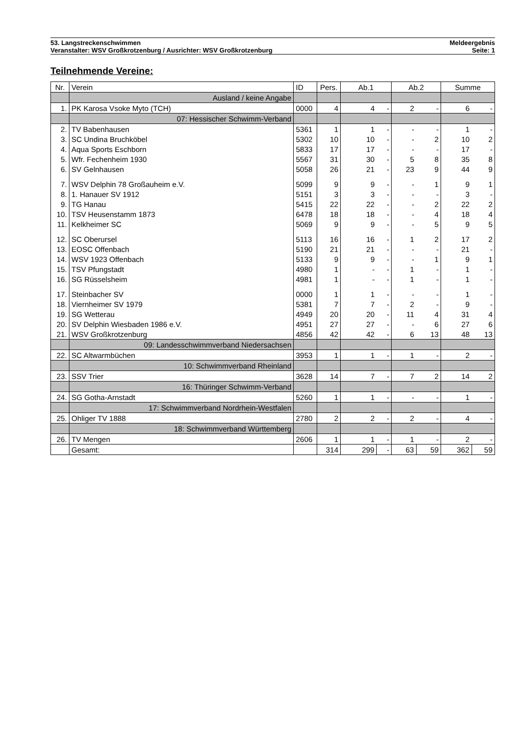53. Langstreckenschwimmen Meldeergebnis
Veranstalter: WSV Großkrotzenburg / Ausrichter: WSV Großkrotzenburg Seite: 1
Teilnehmende Vereine:
| Nr. | Verein | ID | Pers. | Ab.1 | | Ab.2 | | Summe | |
| --- | --- | --- | --- | --- | --- | --- | --- | --- | --- |
| | Ausland / keine Angabe | | | | | | | | |
| 1. | PK Karosa Vsoke Myto (TCH) | 0000 | 4 | 4 | - | 2 | - | 6 | - |
| | 07: Hessischer Schwimm-Verband | | | | | | | | |
| 2. | TV Babenhausen | 5361 | 1 | 1 | - | - | - | 1 | - |
| 3. | SC Undina Bruchköbel | 5302 | 10 | 10 | - | - | 2 | 10 | 2 |
| 4. | Aqua Sports Eschborn | 5833 | 17 | 17 | - | - | - | 17 | - |
| 5. | Wfr. Fechenheim 1930 | 5567 | 31 | 30 | - | 5 | 8 | 35 | 8 |
| 6. | SV Gelnhausen | 5058 | 26 | 21 | - | 23 | 9 | 44 | 9 |
| 7. | WSV Delphin 78 Großauheim e.V. | 5099 | 9 | 9 | - | - | 1 | 9 | 1 |
| 8. | 1. Hanauer SV 1912 | 5151 | 3 | 3 | - | - | - | 3 | - |
| 9. | TG Hanau | 5415 | 22 | 22 | - | - | 2 | 22 | 2 |
| 10. | TSV Heusenstamm 1873 | 6478 | 18 | 18 | - | - | 4 | 18 | 4 |
| 11. | Kelkheimer SC | 5069 | 9 | 9 | - | - | 5 | 9 | 5 |
| 12. | SC Oberursel | 5113 | 16 | 16 | - | 1 | 2 | 17 | 2 |
| 13. | EOSC Offenbach | 5190 | 21 | 21 | - | - | - | 21 | - |
| 14. | WSV 1923 Offenbach | 5133 | 9 | 9 | - | - | 1 | 9 | 1 |
| 15. | TSV Pfungstadt | 4980 | 1 | - | - | 1 | - | 1 | - |
| 16. | SG Rüsselsheim | 4981 | 1 | - | - | 1 | - | 1 | - |
| 17. | Steinbacher SV | 0000 | 1 | 1 | - | - | - | 1 | - |
| 18. | Viernheimer SV 1979 | 5381 | 7 | 7 | - | 2 | - | 9 | - |
| 19. | SG Wetterau | 4949 | 20 | 20 | - | 11 | 4 | 31 | 4 |
| 20. | SV Delphin Wiesbaden 1986 e.V. | 4951 | 27 | 27 | - | - | 6 | 27 | 6 |
| 21. | WSV Großkrotzenburg | 4856 | 42 | 42 | - | 6 | 13 | 48 | 13 |
| | 09: Landesschwimmverband Niedersachsen | | | | | | | | |
| 22. | SC Altwarmbüchen | 3953 | 1 | 1 | - | 1 | - | 2 | - |
| | 10: Schwimmverband Rheinland | | | | | | | | |
| 23. | SSV Trier | 3628 | 14 | 7 | - | 7 | 2 | 14 | 2 |
| | 16: Thüringer Schwimm-Verband | | | | | | | | |
| 24. | SG Gotha-Arnstadt | 5260 | 1 | 1 | - | - | - | 1 | - |
| | 17: Schwimmverband Nordrhein-Westfalen | | | | | | | | |
| 25. | Ohliger TV 1888 | 2780 | 2 | 2 | - | 2 | - | 4 | - |
| | 18: Schwimmverband Württemberg | | | | | | | | |
| 26. | TV Mengen | 2606 | 1 | 1 | - | 1 | - | 2 | - |
| | Gesamt: | | 314 | 299 | - | 63 | 59 | 362 | 59 |